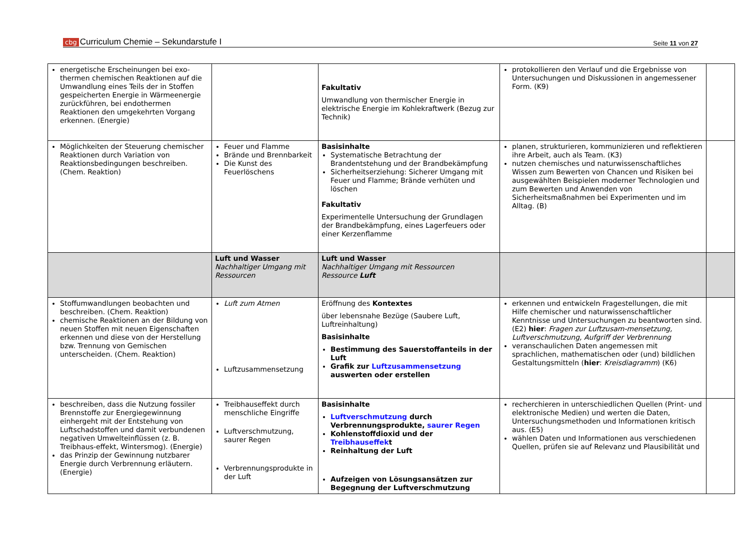cbg Curriculum Chemie – Sekundarstufe I
Seite 11 von 27
| energetische Erscheinungen bei exo-thermen chemischen Reaktionen auf die Umwandlung eines Teils der in Stoffen gespeicherten Energie in Wärmeenergie zurückführen, bei endothermen Reaktionen den umgekehrten Vorgang erkennen. (Energie) | | Fakultativ Umwandlung von thermischer Energie in elektrische Energie im Kohlekraftwerk (Bezug zur Technik) | protokollieren den Verlauf und die Ergebnisse von Untersuchungen und Diskussionen in angemessener Form. (K9) | |
| Möglichkeiten der Steuerung chemischer Reaktionen durch Variation von Reaktionsbedingungen beschreiben. (Chem. Reaktion) | Feuer und Flamme Brände und Brennbarkeit Die Kunst des Feuerlöschens | Basisinhalte Systematische Betrachtung der Brandentstehung und der Brandbekämpfung Sicherheitserziehung: Sicherer Umgang mit Feuer und Flamme; Brände verhüten und löschen Fakultativ Experimentelle Untersuchung der Grundlagen der Brandbekämpfung, eines Lagerfeuers oder einer Kerzenflamme | planen, strukturieren, kommunizieren und reflektieren ihre Arbeit, auch als Team. (K3) nutzen chemisches und naturwissenschaftliches Wissen zum Bewerten von Chancen und Risiken bei ausgewählten Beispielen moderner Technologien und zum Bewerten und Anwenden von Sicherheitsmaßnahmen bei Experimenten und im Alltag. (B) | |
| | Luft und Wasser Nachhaltiger Umgang mit Ressourcen | Luft und Wasser Nachhaltiger Umgang mit Ressourcen Ressource Luft | | |
| Stoffumwandlungen beobachten und beschreiben. (Chem. Reaktion) chemische Reaktionen an der Bildung von neuen Stoffen mit neuen Eigenschaften erkennen und diese von der Herstellung bzw. Trennung von Gemischen unterscheiden. (Chem. Reaktion) | Luft zum Atmen Luftzusammensetzung | Eröffnung des Kontextes über lebensnahe Bezüge (Saubere Luft, Luftreinhaltung) Basisinhalte Bestimmung des Sauerstoffanteils in der Luft Grafik zur Luftzusammensetzung auswerten oder erstellen | erkennen und entwickeln Fragestellungen, die mit Hilfe chemischer und naturwissenschaftlicher Kenntnisse und Untersuchungen zu beantworten sind. (E2) hier : Fragen zur Luftzusam-mensetzung, Luftverschmutzung, Aufgriff der Verbrennung veranschaulichen Daten angemessen mit sprachlichen, mathematischen oder (und) bildlichen Gestaltungsmitteln ( hier : Kreisdiagramm ) (K6) | |
| beschreiben, dass die Nutzung fossiler Brennstoffe zur Energiegewinnung einhergeht mit der Entstehung von Luftschadstoffen und damit verbundenen negativen Umwelteinflüssen (z. B. Treibhaus-effekt, Wintersmog). (Energie) das Prinzip der Gewinnung nutzbarer Energie durch Verbrennung erläutern. (Energie) | Treibhauseffekt durch menschliche Eingriffe Luftverschmutzung, saurer Regen Verbrennungsprodukte in der Luft | Basisinhalte Luftverschmutzung durch Verbrennungsprodukte, saurer Regen Kohlenstoffdioxid und der Treibhauseffek t Reinhaltung der Luft Aufzeigen von Lösungsansätzen zur Begegnung der Luftverschmutzung | recherchieren in unterschiedlichen Quellen (Print- und elektronische Medien) und werten die Daten, Untersuchungsmethoden und Informationen kritisch aus. (E5) wählen Daten und Informationen aus verschiedenen Quellen, prüfen sie auf Relevanz und Plausibilität und | |